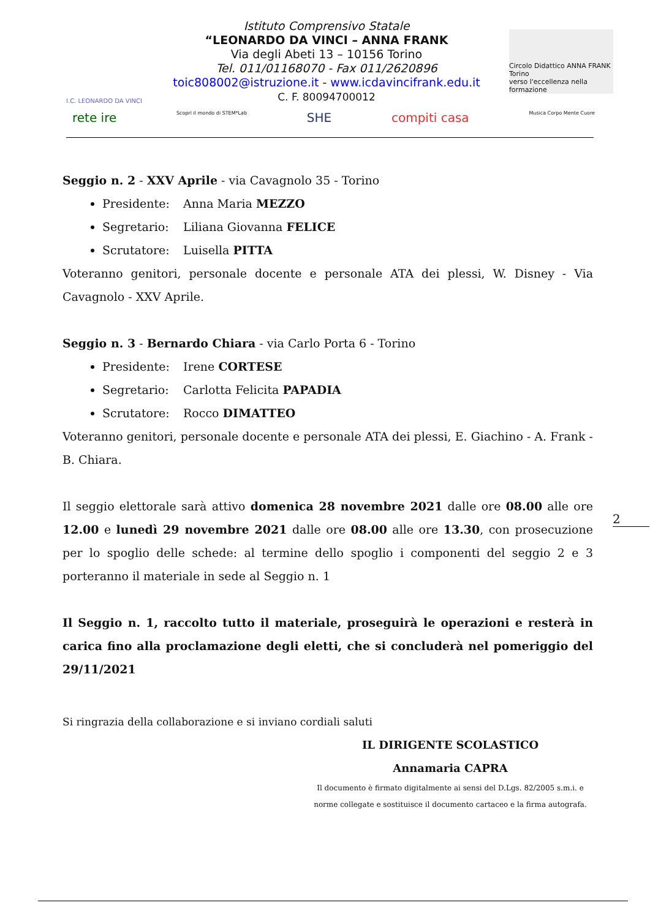I.C. LEONARDO DA VINCI
Istituto Comprensivo Statale
“LEONARDO DA VINCI – ANNA FRANK
Via degli Abeti 13 – 10156 Torino
Tel. 011/01168070 - Fax 011/2620896
toic808002@istruzione.it - www.icdavincifrank.edu.it
C. F. 80094700012
Circolo Didattico ANNA FRANK Torino
verso l'eccellenza nella formazione
rete ire Scopri il mondo di STEM*Lab SHE compiti casa Musica Corpo Mente Cuore
Seggio n. 2 - XXV Aprile - via Cavagnolo 35 - Torino
Presidente: Anna Maria MEZZO
Segretario: Liliana Giovanna FELICE
Scrutatore: Luisella PITTA
Voteranno genitori, personale docente e personale ATA dei plessi, W. Disney - Via Cavagnolo - XXV Aprile.
Seggio n. 3 - Bernardo Chiara - via Carlo Porta 6 - Torino
Presidente: Irene CORTESE
Segretario: Carlotta Felicita PAPADIA
Scrutatore: Rocco DIMATTEO
Voteranno genitori, personale docente e personale ATA dei plessi, E. Giachino - A. Frank - B. Chiara.
Il seggio elettorale sarà attivo domenica 28 novembre 2021 dalle ore 08.00 alle ore 12.00 e lunedì 29 novembre 2021 dalle ore 08.00 alle ore 13.30, con prosecuzione per lo spoglio delle schede: al termine dello spoglio i componenti del seggio 2 e 3 porteranno il materiale in sede al Seggio n. 1
Il Seggio n. 1, raccolto tutto il materiale, proseguirà le operazioni e resterà in carica fino alla proclamazione degli eletti, che si concluderà nel pomeriggio del 29/11/2021
Si ringrazia della collaborazione e si inviano cordiali saluti
IL DIRIGENTE SCOLASTICO
Annamaria CAPRA
Il documento è firmato digitalmente ai sensi del D.Lgs. 82/2005 s.m.i. e
norme collegate e sostituisce il documento cartaceo e la firma autografa.
2